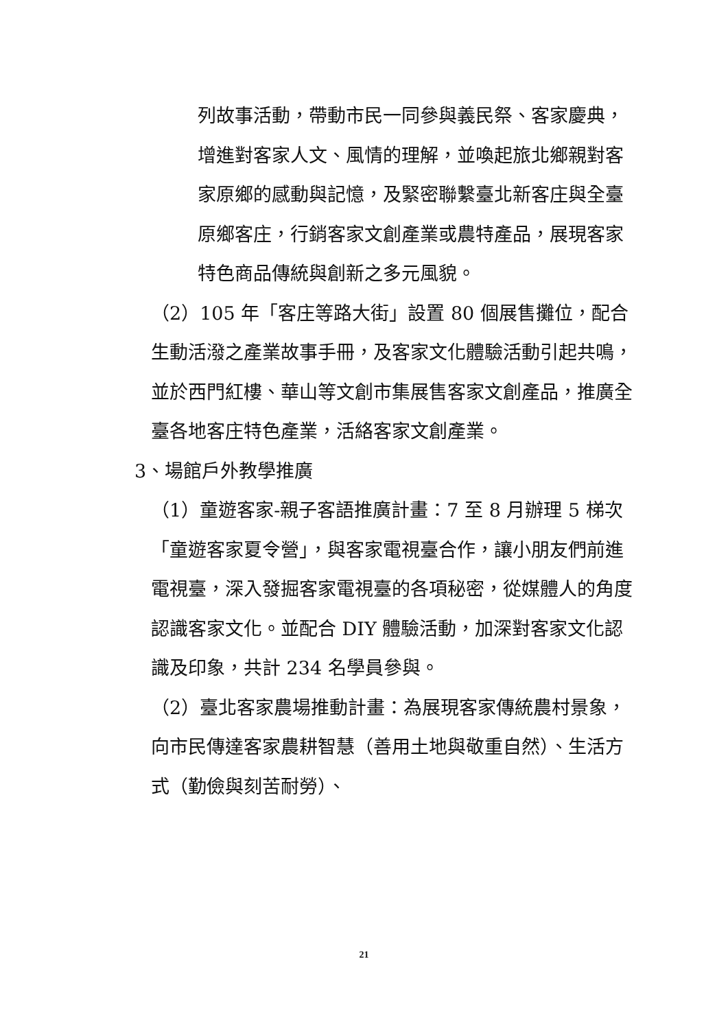列故事活動，帶動市民一同參與義民祭、客家慶典，增進對客家人文、風情的理解，並喚起旅北鄉親對客家原鄉的感動與記憶，及緊密聯繫臺北新客庄與全臺原鄉客庄，行銷客家文創產業或農特產品，展現客家特色商品傳統與創新之多元風貌。
（2）105 年「客庄等路大街」設置 80 個展售攤位，配合生動活潑之產業故事手冊，及客家文化體驗活動引起共鳴，並於西門紅樓、華山等文創市集展售客家文創產品，推廣全臺各地客庄特色產業，活絡客家文創產業。
3、場館戶外教學推廣
（1）童遊客家-親子客語推廣計畫：7 至 8 月辦理 5 梯次「童遊客家夏令營」，與客家電視臺合作，讓小朋友們前進電視臺，深入發掘客家電視臺的各項秘密，從媒體人的角度認識客家文化。並配合 DIY 體驗活動，加深對客家文化認識及印象，共計 234 名學員參與。
（2）臺北客家農場推動計畫：為展現客家傳統農村景象，向市民傳達客家農耕智慧（善用土地與敬重自然）、生活方式（勤儉與刻苦耐勞）、
21